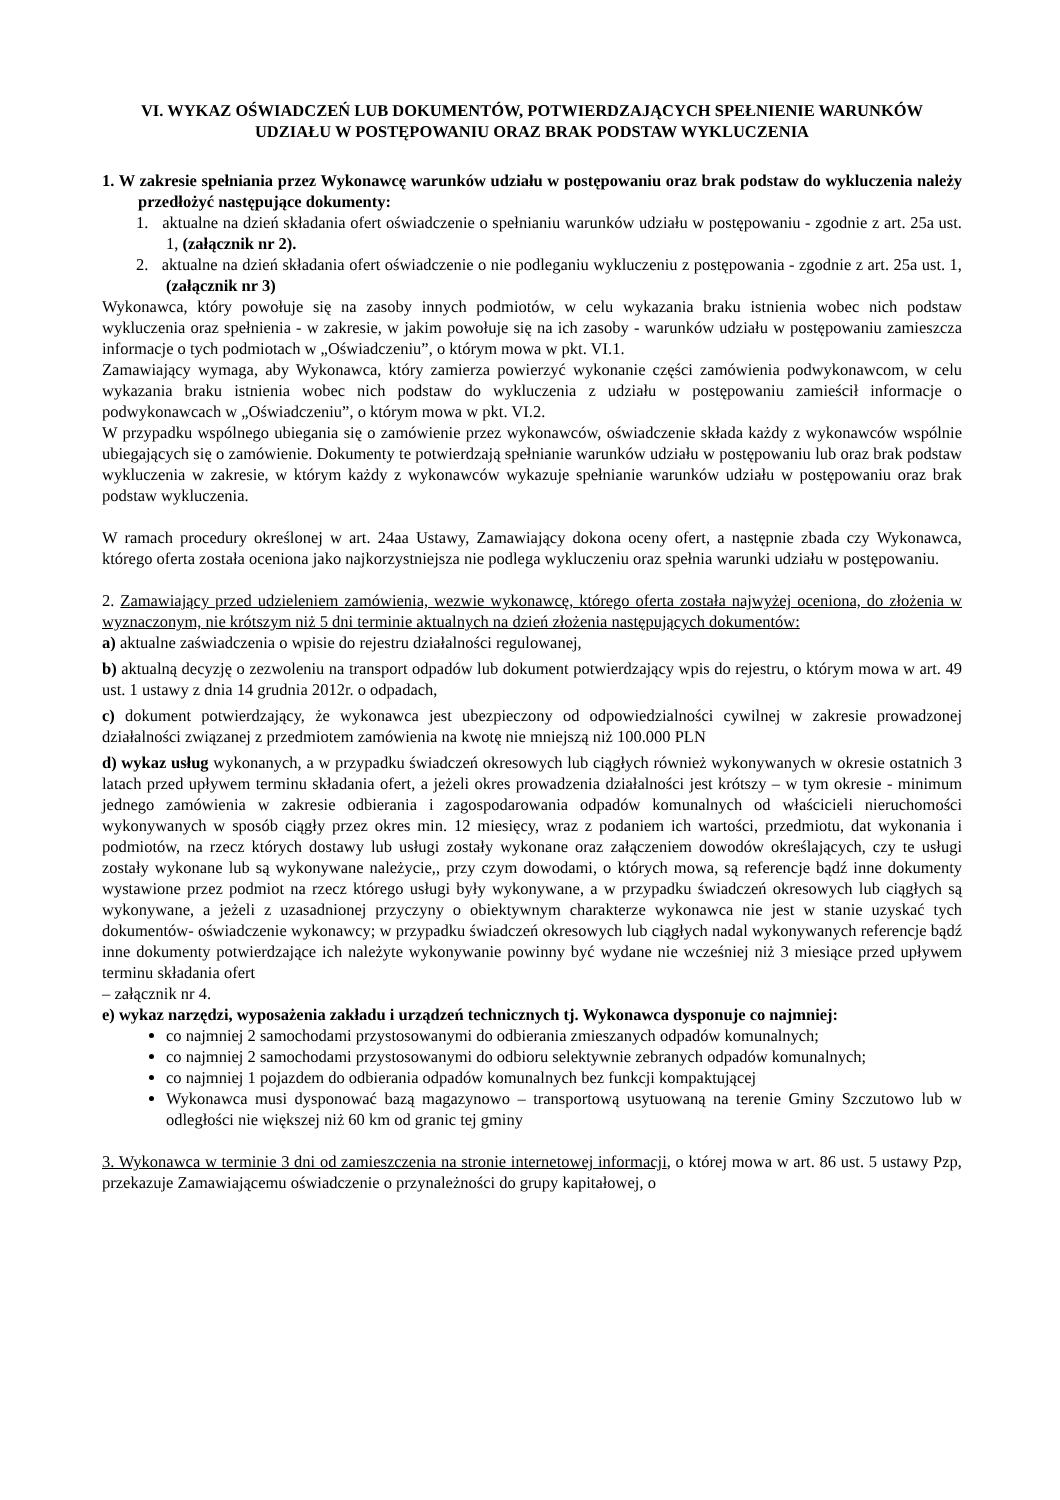VI. WYKAZ OŚWIADCZEŃ LUB DOKUMENTÓW, POTWIERDZAJĄCYCH SPEŁNIENIE WARUNKÓW UDZIAŁU W POSTĘPOWANIU ORAZ BRAK PODSTAW WYKLUCZENIA
1. W zakresie spełniania przez Wykonawcę warunków udziału w postępowaniu oraz brak podstaw do wykluczenia należy przedłożyć następujące dokumenty:
1. aktualne na dzień składania ofert oświadczenie o spełnianiu warunków udziału w postępowaniu - zgodnie z art. 25a ust. 1, (załącznik nr 2).
2. aktualne na dzień składania ofert oświadczenie o nie podleganiu wykluczeniu z postępowania - zgodnie z art. 25a ust. 1, (załącznik nr 3)
Wykonawca, który powołuje się na zasoby innych podmiotów, w celu wykazania braku istnienia wobec nich podstaw wykluczenia oraz spełnienia - w zakresie, w jakim powołuje się na ich zasoby - warunków udziału w postępowaniu zamieszcza informacje o tych podmiotach w „Oświadczeniu”, o którym mowa w pkt. VI.1.
Zamawiający wymaga, aby Wykonawca, który zamierza powierzyć wykonanie części zamówienia podwykonawcom, w celu wykazania braku istnienia wobec nich podstaw do wykluczenia z udziału w postępowaniu zamieścił informacje o podwykonawcach w „Oświadczeniu”, o którym mowa w pkt. VI.2.
W przypadku wspólnego ubiegania się o zamówienie przez wykonawców, oświadczenie składa każdy z wykonawców wspólnie ubiegających się o zamówienie. Dokumenty te potwierdzają spełnianie warunków udziału w postępowaniu lub oraz brak podstaw wykluczenia w zakresie, w którym każdy z wykonawców wykazuje spełnianie warunków udziału w postępowaniu oraz brak podstaw wykluczenia.
W ramach procedury określonej w art. 24aa Ustawy, Zamawiający dokona oceny ofert, a następnie zbada czy Wykonawca, którego oferta została oceniona jako najkorzystniejsza nie podlega wykluczeniu oraz spełnia warunki udziału w postępowaniu.
2. Zamawiający przed udzieleniem zamówienia, wezwie wykonawcę, którego oferta została najwyżej oceniona, do złożenia w wyznaczonym, nie krótszym niż 5 dni terminie aktualnych na dzień złożenia następujących dokumentów:
a) aktualne zaświadczenia o wpisie do rejestru działalności regulowanej,
b) aktualną decyzję o zezwoleniu na transport odpadów lub dokument potwierdzający wpis do rejestru, o którym mowa w art. 49 ust. 1 ustawy z dnia 14 grudnia 2012r. o odpadach,
c) dokument potwierdzający, że wykonawca jest ubezpieczony od odpowiedzialności cywilnej w zakresie prowadzonej działalności związanej z przedmiotem zamówienia na kwotę nie mniejszą niż 100.000 PLN
d) wykaz usług wykonanych, a w przypadku świadczeń okresowych lub ciągłych również wykonywanych w okresie ostatnich 3 latach przed upływem terminu składania ofert, a jeżeli okres prowadzenia działalności jest krótszy – w tym okresie - minimum jednego zamówienia w zakresie odbierania i zagospodarowania odpadów komunalnych od właścicieli nieruchomości wykonywanych w sposób ciągły przez okres min. 12 miesięcy, wraz z podaniem ich wartości, przedmiotu, dat wykonania i podmiotów, na rzecz których dostawy lub usługi zostały wykonane oraz załączeniem dowodów określających, czy te usługi zostały wykonane lub są wykonywane należycie,, przy czym dowodami, o których mowa, są referencje bądź inne dokumenty wystawione przez podmiot na rzecz którego usługi były wykonywane, a w przypadku świadczeń okresowych lub ciągłych są wykonywane, a jeżeli z uzasadnionej przyczyny o obiektywnym charakterze wykonawca nie jest w stanie uzyskać tych dokumentów- oświadczenie wykonawcy; w przypadku świadczeń okresowych lub ciągłych nadal wykonywanych referencje bądź inne dokumenty potwierdzające ich należyte wykonywanie powinny być wydane nie wcześniej niż 3 miesiące przed upływem terminu składania ofert
– załącznik nr 4.
e) wykaz narzędzi, wyposażenia zakładu i urządzeń technicznych tj. Wykonawca dysponuje co najmniej:
co najmniej 2 samochodami przystosowanymi do odbierania zmieszanych odpadów komunalnych;
co najmniej 2 samochodami przystosowanymi do odbioru selektywnie zebranych odpadów komunalnych;
co najmniej 1 pojazdem do odbierania odpadów komunalnych bez funkcji kompaktującej
Wykonawca musi dysponować bazą magazynowo – transportową usytuowaną na terenie Gminy Szczutowo lub w odległości nie większej niż 60 km od granic tej gminy
3. Wykonawca w terminie 3 dni od zamieszczenia na stronie internetowej informacji, o której mowa w art. 86 ust. 5 ustawy Pzp, przekazuje Zamawiającemu oświadczenie o przynależności do grupy kapitałowej, o